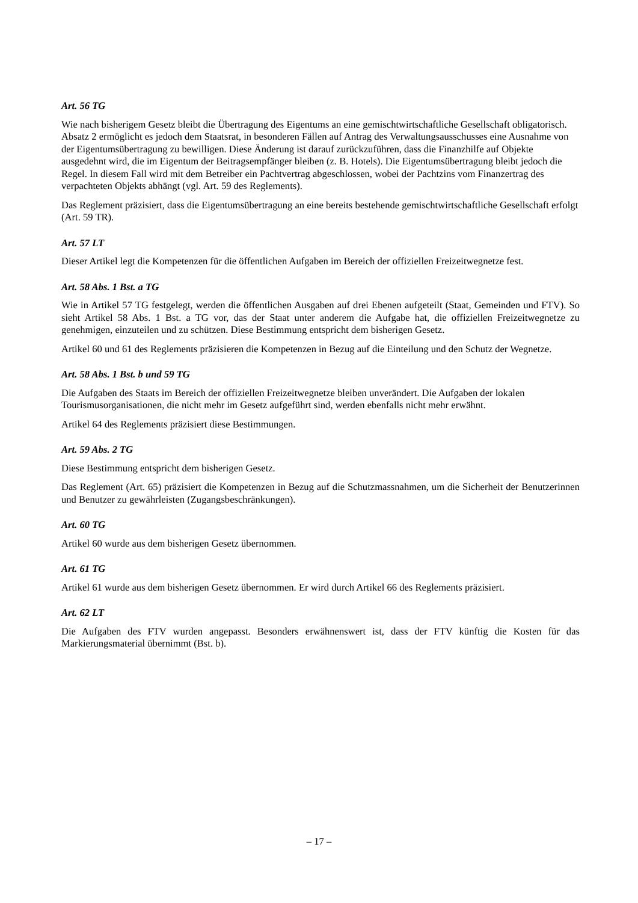Art. 56 TG
Wie nach bisherigem Gesetz bleibt die Übertragung des Eigentums an eine gemischtwirtschaftliche Gesellschaft obligatorisch. Absatz 2 ermöglicht es jedoch dem Staatsrat, in besonderen Fällen auf Antrag des Verwaltungsausschusses eine Ausnahme von der Eigentumsübertragung zu bewilligen. Diese Änderung ist darauf zurückzuführen, dass die Finanzhilfe auf Objekte ausgedehnt wird, die im Eigentum der Beitragsempfänger bleiben (z. B. Hotels). Die Eigentumsübertragung bleibt jedoch die Regel. In diesem Fall wird mit dem Betreiber ein Pachtvertrag abgeschlossen, wobei der Pachtzins vom Finanzertrag des verpachteten Objekts abhängt (vgl. Art. 59 des Reglements).
Das Reglement präzisiert, dass die Eigentumsübertragung an eine bereits bestehende gemischtwirtschaftliche Gesellschaft erfolgt (Art. 59 TR).
Art. 57 LT
Dieser Artikel legt die Kompetenzen für die öffentlichen Aufgaben im Bereich der offiziellen Freizeitwegnetze fest.
Art. 58 Abs. 1 Bst. a TG
Wie in Artikel 57 TG festgelegt, werden die öffentlichen Ausgaben auf drei Ebenen aufgeteilt (Staat, Gemeinden und FTV). So sieht Artikel 58 Abs. 1 Bst. a TG vor, das der Staat unter anderem die Aufgabe hat, die offiziellen Freizeitwegnetze zu genehmigen, einzuteilen und zu schützen. Diese Bestimmung entspricht dem bisherigen Gesetz.
Artikel 60 und 61 des Reglements präzisieren die Kompetenzen in Bezug auf die Einteilung und den Schutz der Wegnetze.
Art. 58 Abs. 1 Bst. b und 59 TG
Die Aufgaben des Staats im Bereich der offiziellen Freizeitwegnetze bleiben unverändert. Die Aufgaben der lokalen Tourismusorganisationen, die nicht mehr im Gesetz aufgeführt sind, werden ebenfalls nicht mehr erwähnt.
Artikel 64 des Reglements präzisiert diese Bestimmungen.
Art. 59 Abs. 2 TG
Diese Bestimmung entspricht dem bisherigen Gesetz.
Das Reglement (Art. 65) präzisiert die Kompetenzen in Bezug auf die Schutzmassnahmen, um die Sicherheit der Benutzerinnen und Benutzer zu gewährleisten (Zugangsbeschränkungen).
Art. 60 TG
Artikel 60 wurde aus dem bisherigen Gesetz übernommen.
Art. 61 TG
Artikel 61 wurde aus dem bisherigen Gesetz übernommen. Er wird durch Artikel 66 des Reglements präzisiert.
Art. 62 LT
Die Aufgaben des FTV wurden angepasst. Besonders erwähnenswert ist, dass der FTV künftig die Kosten für das Markierungsmaterial übernimmt (Bst. b).
– 17 –